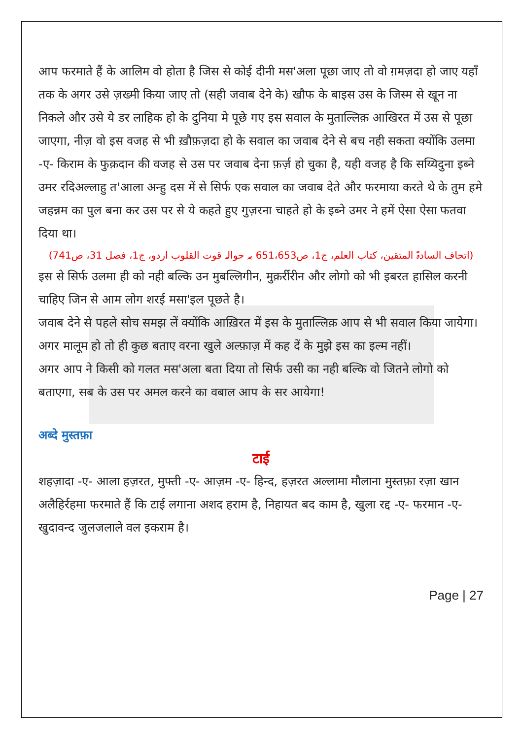आप फरमाते हैं के आलिम वो होता है जिस से कोई दीनी मस'अला पूछा जाए तो वो ग़मज़दा हो जाए यहाँ तक के अगर उसे ज़ख्मी किया जाए तो (सही जवाब देने के) खौफ के बाइस उस के जिस्म से खून ना निकले और उसे ये डर लाहिक हो के दुनिया मे पूछे गए इस सवाल के मुताल्लिक़ आखिरत में उस से पूछा जाएगा, नीज़ वो इस वजह से भी ख़ौफ़ज़दा हो के सवाल का जवाब देने से बच नही सकता क्योंकि उलमा -ए- किराम के फुक़दान की वजह से उस पर जवाब देना फ़र्ज़ हो चुका है, यही वजह है कि सय्यिदुना इब्ने उमर रदिअल्लाहु त'आला अन्हु दस में से सिर्फ एक सवाल का जवाब देते और फरमाया करते थे के तुम हमे जहन्नम का पुल बना कर उस पर से ये कहते हुए गुज़रना चाहते हो के इब्ने उमर ने हमें ऐसा ऐसा फतवा दिया था।
(اتحاف السادۃ المتقین، کتاب العلم، ج1، ص651،653 بہ حوالہ قوت القلوب اردو، ج1، فصل 31، ص741)
इस से सिर्फ उलमा ही को नही बल्कि उन मुबल्लिगीन, मुक़र्रीरीन और लोगो को भी इबरत हासिल करनी चाहिए जिन से आम लोग शरई मसा'इल पूछते है।
जवाब देने से पहले सोच समझ लें क्योंकि आख़िरत में इस के मुताल्लिक़ आप से भी सवाल किया जायेगा।
अगर मालूम हो तो ही कुछ बताए वरना खुले अल्फ़ाज़ में कह दें के मुझे इस का इल्म नहीं।
अगर आप ने किसी को गलत मस'अला बता दिया तो सिर्फ उसी का नही बल्कि वो जितने लोगो को बताएगा, सब के उस पर अमल करने का वबाल आप के सर आयेगा!
अब्दे मुस्तफ़ा
टाई
शहज़ादा -ए- आला हज़रत, मुफ्ती -ए- आज़म -ए- हिन्द, हज़रत अल्लामा मौलाना मुस्तफ़ा रज़ा खान अलैहिर्रहमा फरमाते हैं कि टाई लगाना अशद हराम है, निहायत बद काम है, खुला रद्द -ए- फरमान -ए- खुदावन्द जुलजलाले वल इकराम है।
Page | 27